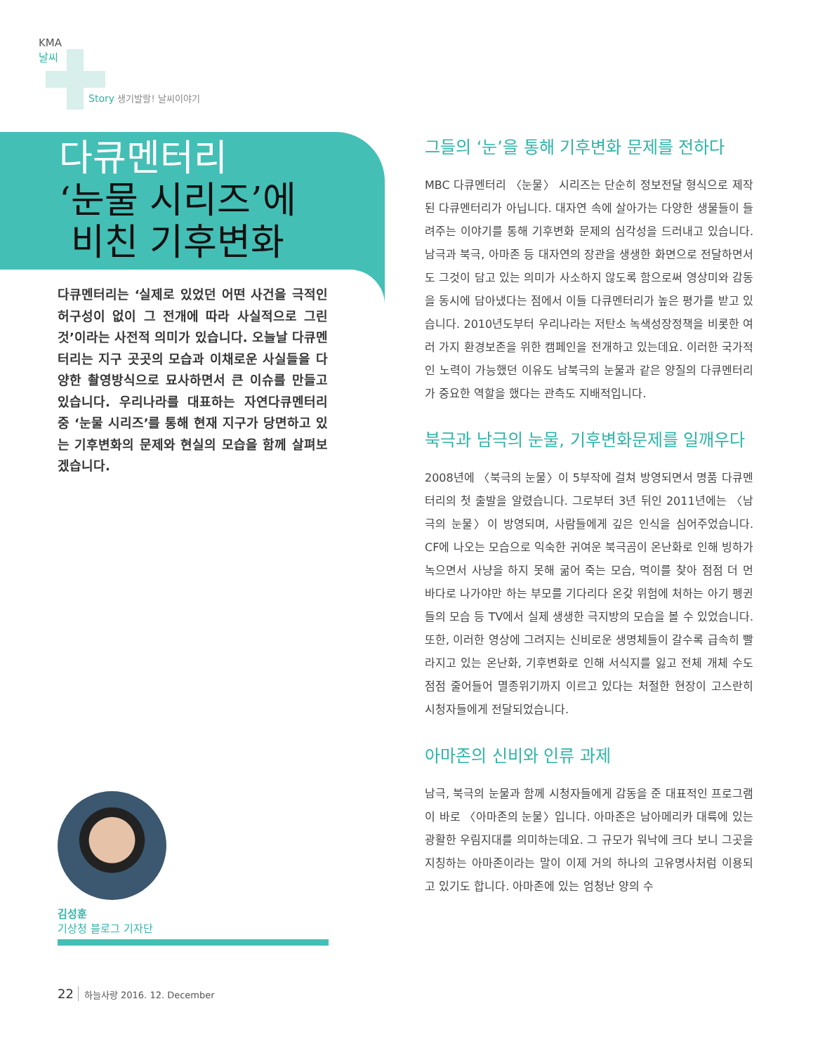KMA
날씨
Story 생기발랄! 날씨이야기
다큐멘터리
‘눈물 시리즈’에
비친 기후변화
다큐멘터리는 ‘실제로 있었던 어떤 사건을 극적인 허구성이 없이 그 전개에 따라 사실적으로 그린 것’이라는 사전적 의미가 있습니다. 오늘날 다큐멘터리는 지구 곳곳의 모습과 이채로운 사실들을 다양한 촬영방식으로 묘사하면서 큰 이슈를 만들고 있습니다. 우리나라를 대표하는 자연다큐멘터리 중 ‘눈물 시리즈’를 통해 현재 지구가 당면하고 있는 기후변화의 문제와 현실의 모습을 함께 살펴보겠습니다.
김성훈
기상청 블로그 기자단
22 하늘사랑 2016. 12. December
그들의 ‘눈’을 통해 기후변화 문제를 전하다
MBC 다큐멘터리 〈눈물〉 시리즈는 단순히 정보전달 형식으로 제작된 다큐멘터리가 아닙니다. 대자연 속에 살아가는 다양한 생물들이 들려주는 이야기를 통해 기후변화 문제의 심각성을 드러내고 있습니다. 남극과 북극, 아마존 등 대자연의 장관을 생생한 화면으로 전달하면서도 그것이 담고 있는 의미가 사소하지 않도록 함으로써 영상미와 감동을 동시에 담아냈다는 점에서 이들 다큐멘터리가 높은 평가를 받고 있습니다. 2010년도부터 우리나라는 저탄소 녹색성장정책을 비롯한 여러 가지 환경보존을 위한 캠페인을 전개하고 있는데요. 이러한 국가적인 노력이 가능했던 이유도 남북극의 눈물과 같은 양질의 다큐멘터리가 중요한 역할을 했다는 관측도 지배적입니다.
북극과 남극의 눈물, 기후변화문제를 일깨우다
2008년에 〈북극의 눈물〉이 5부작에 걸쳐 방영되면서 명품 다큐멘터리의 첫 출발을 알렸습니다. 그로부터 3년 뒤인 2011년에는 〈남극의 눈물〉이 방영되며, 사람들에게 깊은 인식을 심어주었습니다. CF에 나오는 모습으로 익숙한 귀여운 북극곰이 온난화로 인해 빙하가 녹으면서 사냥을 하지 못해 굶어 죽는 모습, 먹이를 찾아 점점 더 먼 바다로 나가야만 하는 부모를 기다리다 온갖 위험에 처하는 아기 펭귄들의 모습 등 TV에서 실제 생생한 극지방의 모습을 볼 수 있었습니다. 또한, 이러한 영상에 그려지는 신비로운 생명체들이 갈수록 급속히 빨라지고 있는 온난화, 기후변화로 인해 서식지를 잃고 전체 개체 수도 점점 줄어들어 멸종위기까지 이르고 있다는 처절한 현장이 고스란히 시청자들에게 전달되었습니다.
아마존의 신비와 인류 과제
남극, 북극의 눈물과 함께 시청자들에게 감동을 준 대표적인 프로그램이 바로 〈아마존의 눈물〉입니다. 아마존은 남아메리카 대륙에 있는 광활한 우림지대를 의미하는데요. 그 규모가 워낙에 크다 보니 그곳을 지칭하는 아마존이라는 말이 이제 거의 하나의 고유명사처럼 이용되고 있기도 합니다. 아마존에 있는 엄청난 양의 수